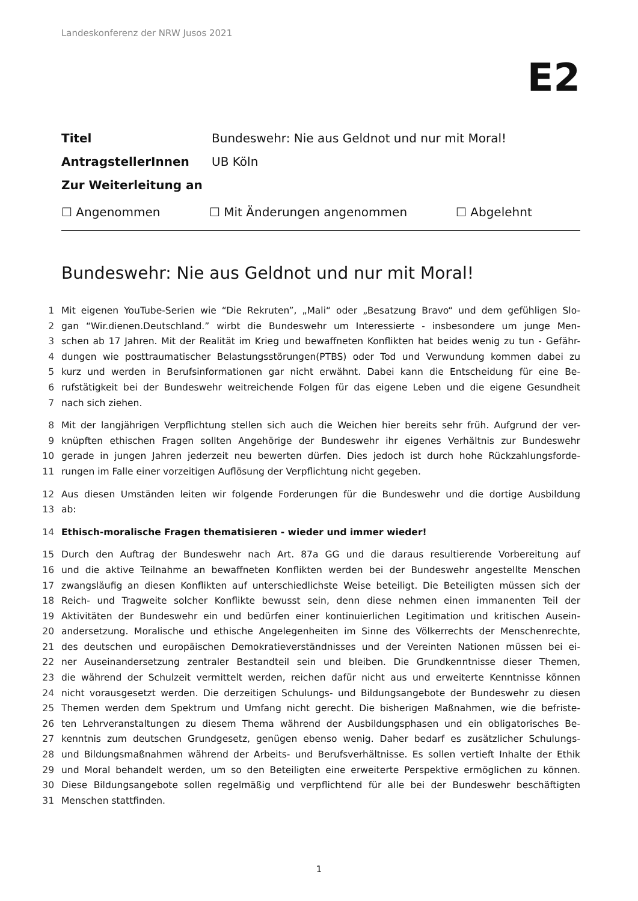Landeskonferenz der NRW Jusos 2021
E2
Titel Bundeswehr: Nie aus Geldnot und nur mit Moral!
AntragstellerInnen UB Köln
Zur Weiterleitung an
☐ Angenommen ☐ Mit Änderungen angenommen ☐ Abgelehnt
Bundeswehr: Nie aus Geldnot und nur mit Moral!
1 Mit eigenen YouTube-Serien wie “Die Rekruten”, „Mali“ oder „Besatzung Bravo“ und dem gefühligen Slo-
2 gan “Wir.dienen.Deutschland.” wirbt die Bundeswehr um Interessierte - insbesondere um junge Men-
3 schen ab 17 Jahren. Mit der Realität im Krieg und bewaffneten Konflikten hat beides wenig zu tun - Gefähr-
4 dungen wie posttraumatischer Belastungsstörungen(PTBS) oder Tod und Verwundung kommen dabei zu
5 kurz und werden in Berufsinformationen gar nicht erwähnt. Dabei kann die Entscheidung für eine Be-
6 rufstätigkeit bei der Bundeswehr weitreichende Folgen für das eigene Leben und die eigene Gesundheit
7 nach sich ziehen.
8 Mit der langjährigen Verpflichtung stellen sich auch die Weichen hier bereits sehr früh. Aufgrund der ver-
9 knüpften ethischen Fragen sollten Angehörige der Bundeswehr ihr eigenes Verhältnis zur Bundeswehr
10 gerade in jungen Jahren jederzeit neu bewerten dürfen. Dies jedoch ist durch hohe Rückzahlungsforde-
11 rungen im Falle einer vorzeitigen Auflösung der Verpflichtung nicht gegeben.
12 Aus diesen Umständen leiten wir folgende Forderungen für die Bundeswehr und die dortige Ausbildung
13 ab:
14 Ethisch-moralische Fragen thematisieren - wieder und immer wieder!
15 Durch den Auftrag der Bundeswehr nach Art. 87a GG und die daraus resultierende Vorbereitung auf
16 und die aktive Teilnahme an bewaffneten Konflikten werden bei der Bundeswehr angestellte Menschen
17 zwangsläufig an diesen Konflikten auf unterschiedlichste Weise beteiligt. Die Beteiligten müssen sich der
18 Reich- und Tragweite solcher Konflikte bewusst sein, denn diese nehmen einen immanenten Teil der
19 Aktivitäten der Bundeswehr ein und bedürfen einer kontinuierlichen Legitimation und kritischen Ausein-
20 andersetzung. Moralische und ethische Angelegenheiten im Sinne des Völkerrechts der Menschenrechte,
21 des deutschen und europäischen Demokratieverständnisses und der Vereinten Nationen müssen bei ei-
22 ner Auseinandersetzung zentraler Bestandteil sein und bleiben. Die Grundkenntnisse dieser Themen,
23 die während der Schulzeit vermittelt werden, reichen dafür nicht aus und erweiterte Kenntnisse können
24 nicht vorausgesetzt werden. Die derzeitigen Schulungs- und Bildungsangebote der Bundeswehr zu diesen
25 Themen werden dem Spektrum und Umfang nicht gerecht. Die bisherigen Maßnahmen, wie die befriste-
26 ten Lehrveranstaltungen zu diesem Thema während der Ausbildungsphasen und ein obligatorisches Be-
27 kenntnis zum deutschen Grundgesetz, genügen ebenso wenig. Daher bedarf es zusätzlicher Schulungs-
28 und Bildungsmaßnahmen während der Arbeits- und Berufsverhältnisse. Es sollen vertieft Inhalte der Ethik
29 und Moral behandelt werden, um so den Beteiligten eine erweiterte Perspektive ermöglichen zu können.
30 Diese Bildungsangebote sollen regelmäßig und verpflichtend für alle bei der Bundeswehr beschäftigten
31 Menschen stattfinden.
1